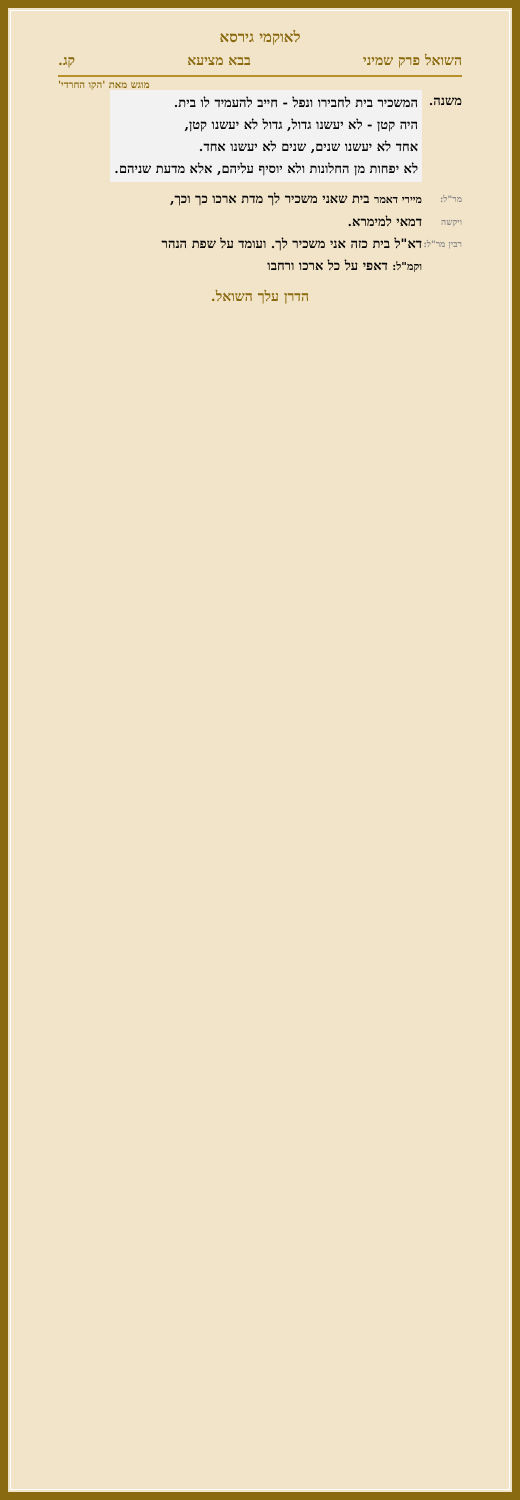לאוקמי גירסא
השואל פרק שמיני בבא מציעא קג.
מוגש מאת 'הקו החרדי'
משנה. המשכיר בית לחבירו ונפל - חייב להעמיד לו בית.
היה קטן - לא יעשנו גדול, גדול לא יעשנו קטן,
אחד לא יעשנו שנים, שנים לא יעשנו אחד.
לא יפחות מן החלונות ולא יוסיף עליהם, אלא מדעת שניהם.
מר"ל:
מיירי דאמר בית שאני משכיר לך מדת ארכו כך וכך,
ויקשה
דמאי למימרא.
רבין מר"ל:
דא"ל בית כזה אני משכיר לך. ועומד על שפת הנהר
וקמ"ל: דאפי על כל ארכו ורחבו
הדרן עלך השואל.